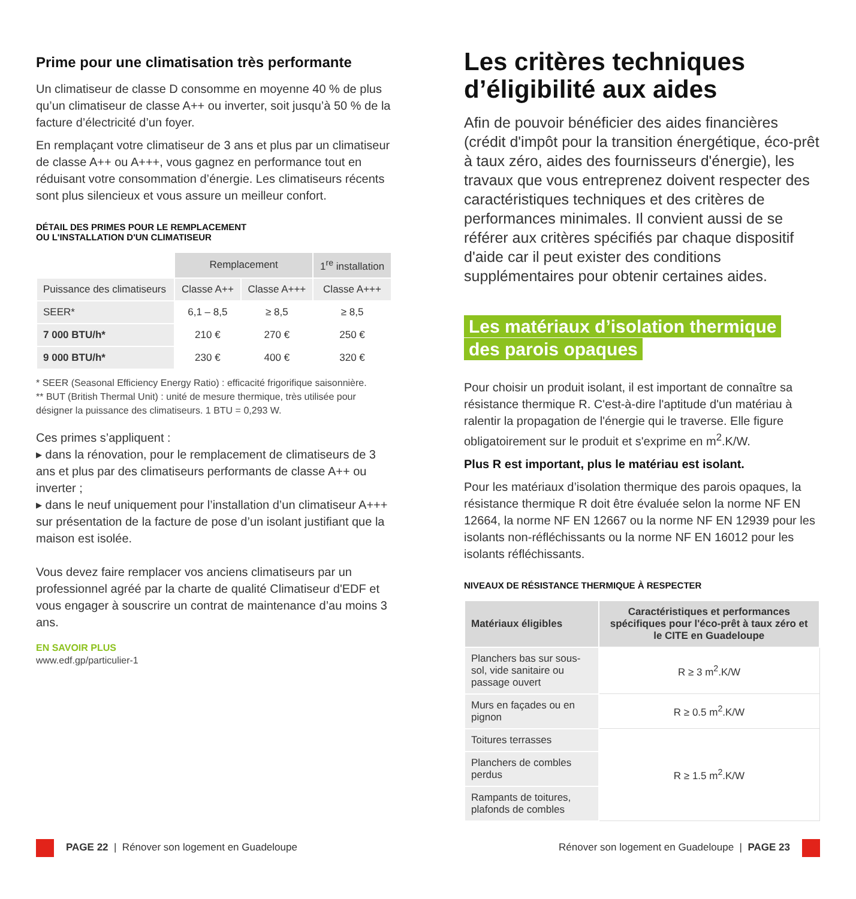Prime pour une climatisation très performante
Un climatiseur de classe D consomme en moyenne 40 % de plus qu’un climatiseur de classe A++ ou inverter, soit jusqu’à 50 % de la facture d’électricité d’un foyer.
En remplaçant votre climatiseur de 3 ans et plus par un climatiseur de classe A++ ou A+++, vous gagnez en performance tout en réduisant votre consommation d’énergie. Les climatiseurs récents sont plus silencieux et vous assure un meilleur confort.
DÉTAIL DES PRIMES POUR LE REMPLACEMENT
OU L'INSTALLATION D'UN CLIMATISEUR
| | Remplacement | | 1<sup>re</sup> installation |
| Puissance des climatiseurs | Classe A++ | Classe A+++ | Classe A+++ |
| SEER* | 6,1 – 8,5 | ≥ 8,5 | ≥ 8,5 |
| 7 000 BTU/h* | 210 € | 270 € | 250 € |
| 9 000 BTU/h* | 230 € | 400 € | 320 € |
* SEER (Seasonal Efficiency Energy Ratio) : efficacité frigorifique saisonnière.
** BUT (British Thermal Unit) : unité de mesure thermique, très utilisée pour désigner la puissance des climatiseurs. 1 BTU = 0,293 W.
Ces primes s’appliquent :
▸ dans la rénovation, pour le remplacement de climatiseurs de 3 ans et plus par des climatiseurs performants de classe A++ ou inverter ;
▸ dans le neuf uniquement pour l’installation d’un climatiseur A+++ sur présentation de la facture de pose d’un isolant justifiant que la maison est isolée.
Vous devez faire remplacer vos anciens climatiseurs par un professionnel agréé par la charte de qualité Climatiseur d'EDF et vous engager à souscrire un contrat de maintenance d’au moins 3 ans.
EN SAVOIR PLUS
www.edf.gp/particulier-1
Les critères techniques d’éligibilité aux aides
Afin de pouvoir bénéficier des aides financières (crédit d'impôt pour la transition énergétique, éco-prêt à taux zéro, aides des fournisseurs d'énergie), les travaux que vous entreprenez doivent respecter des caractéristiques techniques et des critères de performances minimales. Il convient aussi de se référer aux critères spécifiés par chaque dispositif d'aide car il peut exister des conditions supplémentaires pour obtenir certaines aides.
Les matériaux d’isolation thermique
des parois opaques
Pour choisir un produit isolant, il est important de connaître sa résistance thermique R. C'est-à-dire l'aptitude d'un matériau à ralentir la propagation de l'énergie qui le traverse. Elle figure obligatoirement sur le produit et s'exprime en m<sup>2</sup>.K/W.
Plus R est important, plus le matériau est isolant.
Pour les matériaux d’isolation thermique des parois opaques, la résistance thermique R doit être évaluée selon la norme NF EN 12664, la norme NF EN 12667 ou la norme NF EN 12939 pour les isolants non-réfléchissants ou la norme NF EN 16012 pour les isolants réfléchissants.
NIVEAUX DE RÉSISTANCE THERMIQUE À RESPECTER
| Matériaux éligibles | Caractéristiques et performances spécifiques pour l'éco-prêt à taux zéro et le CITE en Guadeloupe |
| --- | --- |
| Planchers bas sur sous-sol, vide sanitaire ou passage ouvert | R ≥ 3 m<sup>2</sup>.K/W |
| Murs en façades ou en pignon | R ≥ 0.5 m<sup>2</sup>.K/W |
| Toitures terrasses | R ≥ 1.5 m<sup>2</sup>.K/W |
| Planchers de combles perdus | |
| Rampants de toitures, plafonds de combles | |
PAGE 22 | Rénover son logement en Guadeloupe
Rénover son logement en Guadeloupe | PAGE 23